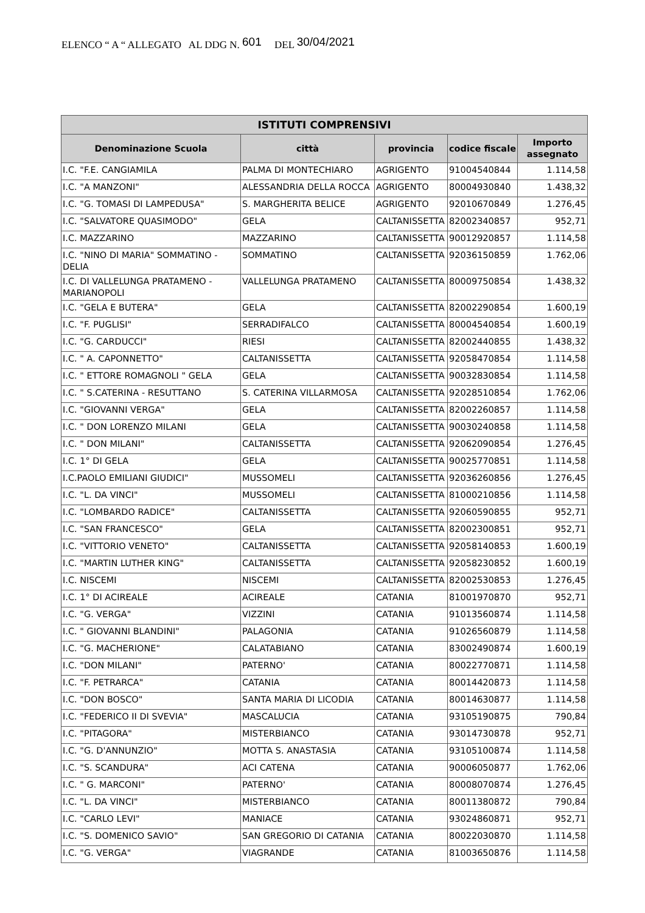ELENCO “ A “ ALLEGATO AL DDG N. 601 DEL 30/04/2021
| ISTITUTI COMPRENSIVI | | | | |
| --- | --- | --- | --- | --- |
| Denominazione Scuola | città | provincia | codice fiscale | Importo assegnato |
| I.C. "F.E. CANGIAMILA | PALMA DI MONTECHIARO | AGRIGENTO | 91004540844 | 1.114,58 |
| I.C. "A MANZONI" | ALESSANDRIA DELLA ROCCA | AGRIGENTO | 80004930840 | 1.438,32 |
| I.C. "G. TOMASI DI LAMPEDUSA" | S. MARGHERITA BELICE | AGRIGENTO | 92010670849 | 1.276,45 |
| I.C. "SALVATORE QUASIMODO" | GELA | CALTANISSETTA | 82002340857 | 952,71 |
| I.C. MAZZARINO | MAZZARINO | CALTANISSETTA | 90012920857 | 1.114,58 |
| I.C. "NINO DI MARIA" SOMMATINO - DELIA | SOMMATINO | CALTANISSETTA | 92036150859 | 1.762,06 |
| I.C. DI VALLELUNGA PRATAMENO - MARIANOPOLI | VALLELUNGA PRATAMENO | CALTANISSETTA | 80009750854 | 1.438,32 |
| I.C. "GELA E BUTERA" | GELA | CALTANISSETTA | 82002290854 | 1.600,19 |
| I.C. "F. PUGLISI" | SERRADIFALCO | CALTANISSETTA | 80004540854 | 1.600,19 |
| I.C. "G. CARDUCCI" | RIESI | CALTANISSETTA | 82002440855 | 1.438,32 |
| I.C. " A. CAPONNETTO" | CALTANISSETTA | CALTANISSETTA | 92058470854 | 1.114,58 |
| I.C. " ETTORE ROMAGNOLI " GELA | GELA | CALTANISSETTA | 90032830854 | 1.114,58 |
| I.C. " S.CATERINA - RESUTTANO | S. CATERINA VILLARMOSA | CALTANISSETTA | 92028510854 | 1.762,06 |
| I.C. "GIOVANNI VERGA" | GELA | CALTANISSETTA | 82002260857 | 1.114,58 |
| I.C. " DON LORENZO MILANI | GELA | CALTANISSETTA | 90030240858 | 1.114,58 |
| I.C. " DON MILANI" | CALTANISSETTA | CALTANISSETTA | 92062090854 | 1.276,45 |
| I.C. 1° DI GELA | GELA | CALTANISSETTA | 90025770851 | 1.114,58 |
| I.C.PAOLO EMILIANI GIUDICI" | MUSSOMELI | CALTANISSETTA | 92036260856 | 1.276,45 |
| I.C. "L. DA VINCI" | MUSSOMELI | CALTANISSETTA | 81000210856 | 1.114,58 |
| I.C. "LOMBARDO RADICE" | CALTANISSETTA | CALTANISSETTA | 92060590855 | 952,71 |
| I.C. "SAN FRANCESCO" | GELA | CALTANISSETTA | 82002300851 | 952,71 |
| I.C. "VITTORIO VENETO" | CALTANISSETTA | CALTANISSETTA | 92058140853 | 1.600,19 |
| I.C. "MARTIN LUTHER KING" | CALTANISSETTA | CALTANISSETTA | 92058230852 | 1.600,19 |
| I.C. NISCEMI | NISCEMI | CALTANISSETTA | 82002530853 | 1.276,45 |
| I.C. 1° DI ACIREALE | ACIREALE | CATANIA | 81001970870 | 952,71 |
| I.C. "G. VERGA" | VIZZINI | CATANIA | 91013560874 | 1.114,58 |
| I.C. " GIOVANNI BLANDINI" | PALAGONIA | CATANIA | 91026560879 | 1.114,58 |
| I.C. "G. MACHERIONE" | CALATABIANO | CATANIA | 83002490874 | 1.600,19 |
| I.C. "DON MILANI" | PATERNO' | CATANIA | 80022770871 | 1.114,58 |
| I.C. "F. PETRARCA" | CATANIA | CATANIA | 80014420873 | 1.114,58 |
| I.C. "DON BOSCO" | SANTA MARIA DI LICODIA | CATANIA | 80014630877 | 1.114,58 |
| I.C. "FEDERICO II DI SVEVIA" | MASCALUCIA | CATANIA | 93105190875 | 790,84 |
| I.C. "PITAGORA" | MISTERBIANCO | CATANIA | 93014730878 | 952,71 |
| I.C. "G. D'ANNUNZIO" | MOTTA S. ANASTASIA | CATANIA | 93105100874 | 1.114,58 |
| I.C. "S. SCANDURA" | ACI CATENA | CATANIA | 90006050877 | 1.762,06 |
| I.C. " G. MARCONI" | PATERNO' | CATANIA | 80008070874 | 1.276,45 |
| I.C. "L. DA VINCI" | MISTERBIANCO | CATANIA | 80011380872 | 790,84 |
| I.C. "CARLO LEVI" | MANIACE | CATANIA | 93024860871 | 952,71 |
| I.C. "S. DOMENICO SAVIO" | SAN GREGORIO DI CATANIA | CATANIA | 80022030870 | 1.114,58 |
| I.C. "G. VERGA" | VIAGRANDE | CATANIA | 81003650876 | 1.114,58 |